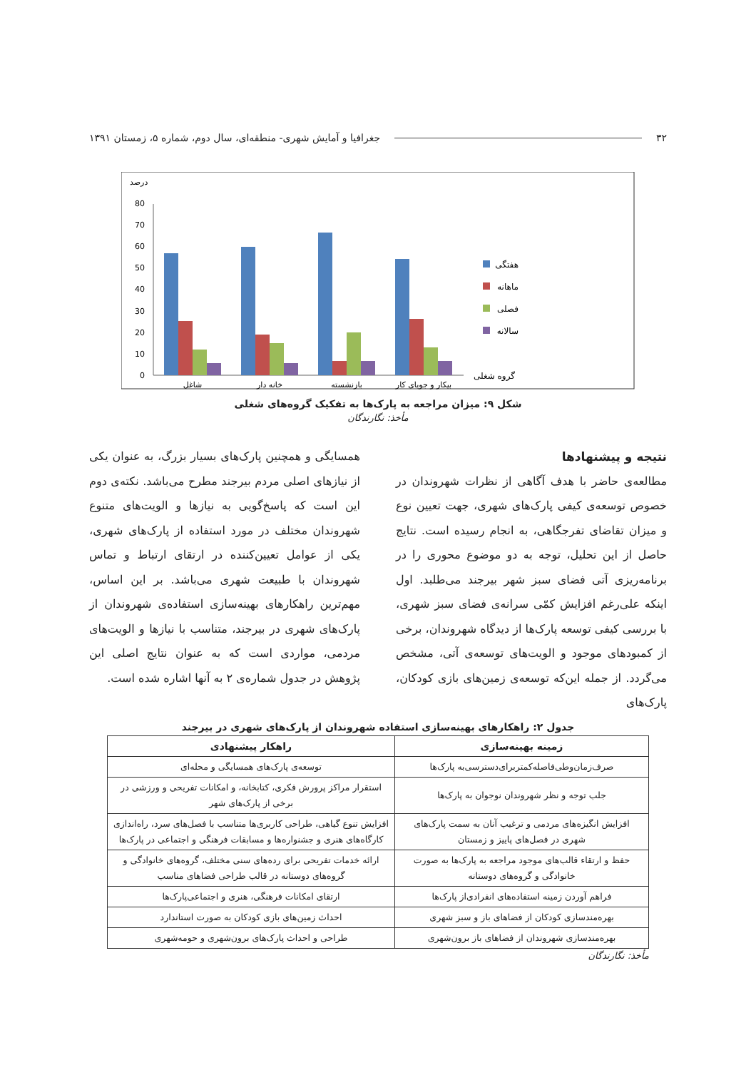۳۲ جغرافیا و آمایش شهری- منطقه‌ای، سال دوم، شماره ۵، زمستان ۱۳۹۱
درصد
0
10
20
30
40
50
60
70
80
شاغل
خانه دار
بازنشسته
بیکار و جویای کار
هفتگی
ماهانه
فصلی
سالانه
گروه شغلی
شکل ۹: میزان مراجعه به پارک‌ها به تفکیک گروه‌های شغلی
مأخذ: نگارندگان
نتیجه و پیشنهادها
مطالعه‌ی حاضر با هدف آگاهی از نظرات شهروندان در خصوص توسعه‌ی کیفی پارک‌های شهری، جهت تعیین نوع و میزان تقاضای تفرجگاهی، به انجام رسیده است. نتایج حاصل از این تحلیل، توجه به دو موضوع محوری را در برنامه‌ریزی آتی فضای سبز شهر بیرجند می‌طلبد. اول اینکه علی‌رغم افزایش کمّی سرانه‌ی فضای سبز شهری، با بررسی کیفی توسعه پارک‌ها از دیدگاه شهروندان، برخی از کمبودهای موجود و الویت‌های توسعه‌ی آتی، مشخص می‌گردد. از جمله این‌که توسعه‌ی زمین‌های بازی کودکان، پارک‌های
همسایگی و همچنین پارک‌های بسیار بزرگ، به عنوان یکی از نیازهای اصلی مردم بیرجند مطرح می‌باشد. نکته‌ی دوم این است که پاسخ‌گویی به نیازها و الویت‌های متنوع شهروندان مختلف در مورد استفاده از پارک‌های شهری، یکی از عوامل تعیین‌کننده در ارتقای ارتباط و تماس شهروندان با طبیعت شهری می‌باشد. بر این اساس، مهم‌ترین راهکارهای بهینه‌سازی استفاده‌ی شهروندان از پارک‌های شهری در بیرجند، متناسب با نیازها و الویت‌های مردمی، مواردی است که به عنوان نتایج اصلی این پژوهش در جدول شماره‌ی ۲ به آنها اشاره شده است.
جدول ۲: راهکارهای بهینه‌سازی استفاده شهروندان از پارک‌های شهری در بیرجند
| زمینه بهینه‌سازی | راهکار پیشنهادی |
| --- | --- |
| صرف‌زمان‌وطی‌فاصله‌کمتربرای‌دسترسی‌به پارک‌ها | توسعه‌ی پارک‌های همسایگی و محله‌ای |
| جلب توجه و نظر شهروندان نوجوان به پارک‌ها | استقرار مراکز پرورش فکری، کتابخانه، و امکانات تفریحی و ورزشی در برخی از پارک‌های شهر |
| افزایش انگیزه‌های مردمی و ترغیب آنان به سمت پارک‌های شهری در فصل‌های پاییز و زمستان | افزایش تنوع گیاهی، طراحی کاربری‌ها متناسب با فصل‌های سرد، راه‌اندازی کارگاه‌های هنری و جشنواره‌ها و مسابقات فرهنگی و اجتماعی در پارک‌ها |
| حفظ و ارتقاء قالب‌های موجود مراجعه به پارک‌ها به صورت خانوادگی و گروه‌های دوستانه | ارائه خدمات تفریحی برای رده‌های سنی مختلف، گروه‌های خانوادگی و گروه‌های دوستانه در قالب طراحی فضاهای مناسب |
| فراهم آوردن زمینه استفاده‌های انفرادی‌از پارک‌ها | ارتقای امکانات فرهنگی، هنری و اجتماعی‌پارک‌ها |
| بهره‌مندسازی کودکان از فضاهای باز و سبز شهری | احداث زمین‌های بازی کودکان به صورت استاندارد |
| بهره‌مندسازی شهروندان از فضاهای باز برون‌شهری | طراحی و احداث پارک‌های برون‌شهری و حومه‌شهری |
مأخذ: نگارندگان